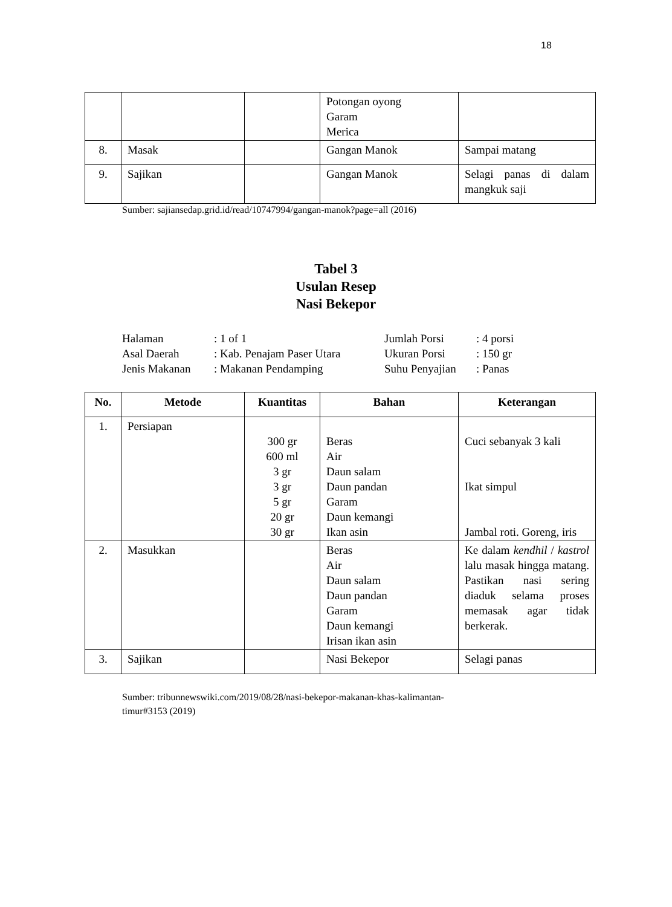18
| | | | Potongan oyong Garam Merica | |
| 8. | Masak | | Gangan Manok | Sampai matang |
| 9. | Sajikan | | Gangan Manok | Selagi panas di dalam mangkuk saji |
Sumber: sajiansedap.grid.id/read/10747994/gangan-manok?page=all (2016)
Tabel 3
Usulan Resep
Nasi Bekepor
| Halaman | : 1 of 1 | Jumlah Porsi | : 4 porsi |
| Asal Daerah | : Kab. Penajam Paser Utara | Ukuran Porsi | : 150 gr |
| Jenis Makanan | : Makanan Pendamping | Suhu Penyajian | : Panas |
| No. | Metode | Kuantitas | Bahan | Keterangan |
| --- | --- | --- | --- | --- |
| 1. | Persiapan | 300 gr 600 ml 3 gr 3 gr 5 gr 20 gr 30 gr | Beras Air Daun salam Daun pandan Garam Daun kemangi Ikan asin | Cuci sebanyak 3 kali Ikat simpul Jambal roti. Goreng, iris |
| 2. | Masukkan | | Beras Air Daun salam Daun pandan Garam Daun kemangi Irisan ikan asin | Ke dalam kendhil / kastrol lalu masak hingga matang. Pastikan nasi sering diaduk selama proses memasak agar tidak berkerak. |
| 3. | Sajikan | | Nasi Bekepor | Selagi panas |
Sumber: tribunnewswiki.com/2019/08/28/nasi-bekepor-makanan-khas-kalimantan-
timur#3153 (2019)